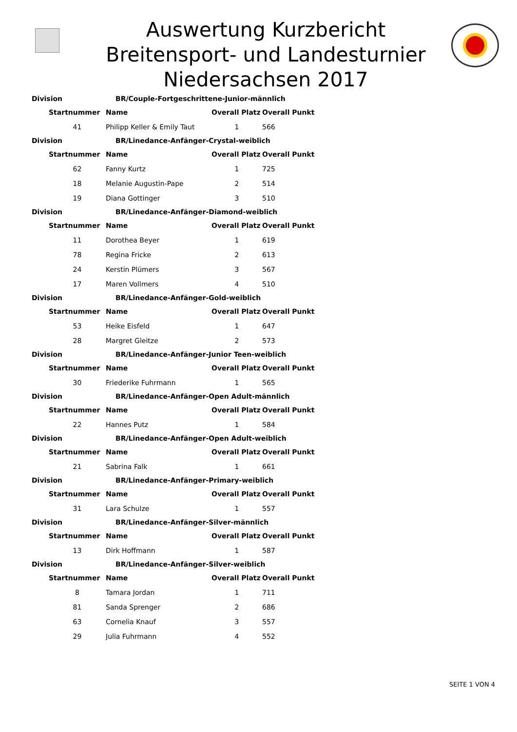Auswertung Kurzbericht
Breitensport- und Landesturnier
Niedersachsen 2017
| Division | | BR/Couple-Fortgeschrittene-Junior-männlich | | |
| --- | --- | --- | --- | --- |
| | Startnummer | Name | Overall Platz | Overall Punkt |
| | 41 | Philipp Keller & Emily Taut | 1 | 566 |
| Division | | BR/Linedance-Anfänger-Crystal-weiblich | | |
| | Startnummer | Name | Overall Platz | Overall Punkt |
| | 62 | Fanny Kurtz | 1 | 725 |
| | 18 | Melanie Augustin-Pape | 2 | 514 |
| | 19 | Diana Gottinger | 3 | 510 |
| Division | | BR/Linedance-Anfänger-Diamond-weiblich | | |
| | Startnummer | Name | Overall Platz | Overall Punkt |
| | 11 | Dorothea Beyer | 1 | 619 |
| | 78 | Regina Fricke | 2 | 613 |
| | 24 | Kerstin Plümers | 3 | 567 |
| | 17 | Maren Vollmers | 4 | 510 |
| Division | | BR/Linedance-Anfänger-Gold-weiblich | | |
| | Startnummer | Name | Overall Platz | Overall Punkt |
| | 53 | Heike Eisfeld | 1 | 647 |
| | 28 | Margret Gleitze | 2 | 573 |
| Division | | BR/Linedance-Anfänger-Junior Teen-weiblich | | |
| | Startnummer | Name | Overall Platz | Overall Punkt |
| | 30 | Friederike Fuhrmann | 1 | 565 |
| Division | | BR/Linedance-Anfänger-Open Adult-männlich | | |
| | Startnummer | Name | Overall Platz | Overall Punkt |
| | 22 | Hannes Putz | 1 | 584 |
| Division | | BR/Linedance-Anfänger-Open Adult-weiblich | | |
| | Startnummer | Name | Overall Platz | Overall Punkt |
| | 21 | Sabrina Falk | 1 | 661 |
| Division | | BR/Linedance-Anfänger-Primary-weiblich | | |
| | Startnummer | Name | Overall Platz | Overall Punkt |
| | 31 | Lara Schulze | 1 | 557 |
| Division | | BR/Linedance-Anfänger-Silver-männlich | | |
| | Startnummer | Name | Overall Platz | Overall Punkt |
| | 13 | Dirk Hoffmann | 1 | 587 |
| Division | | BR/Linedance-Anfänger-Silver-weiblich | | |
| | Startnummer | Name | Overall Platz | Overall Punkt |
| | 8 | Tamara Jordan | 1 | 711 |
| | 81 | Sanda Sprenger | 2 | 686 |
| | 63 | Cornelia Knauf | 3 | 557 |
| | 29 | Julia Fuhrmann | 4 | 552 |
SEITE 1 VON 4